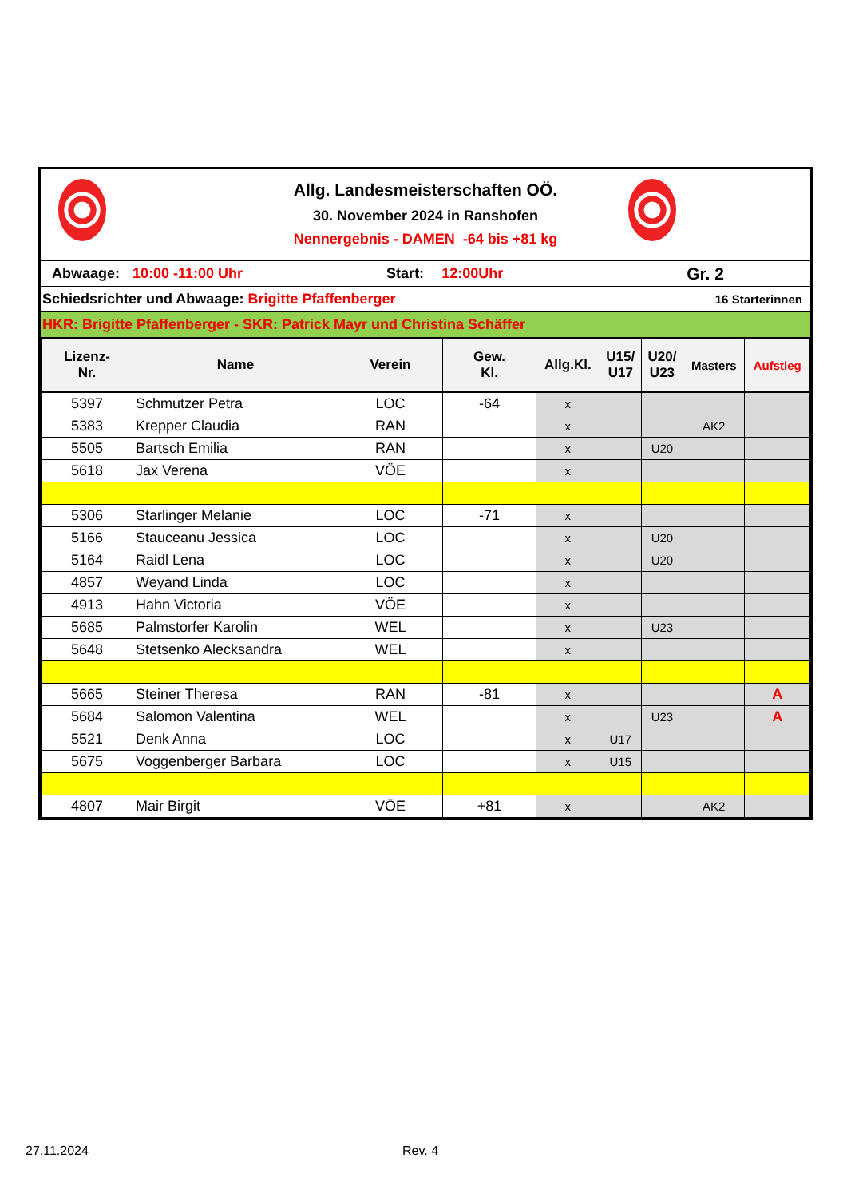Allg. Landesmeisterschaften OÖ.
30. November 2024 in Ranshofen
Nennergebnis - DAMEN -64 bis +81 kg
Abwaage: 10:00 -11:00 Uhr Start: 12:00Uhr Gr. 2
Schiedsrichter und Abwaage: Brigitte Pfaffenberger 16 Starterinnen
HKR: Brigitte Pfaffenberger - SKR: Patrick Mayr und Christina Schäffer
| Lizenz- Nr. | Name | Verein | Gew. Kl. | Allg.Kl. | U15/ U17 | U20/ U23 | Masters | Aufstieg |
| --- | --- | --- | --- | --- | --- | --- | --- | --- |
| 5397 | Schmutzer Petra | LOC | -64 | x | | | | |
| 5383 | Krepper Claudia | RAN | | x | | | AK2 | |
| 5505 | Bartsch Emilia | RAN | | x | | U20 | | |
| 5618 | Jax Verena | VÖE | | x | | | | |
| 5306 | Starlinger Melanie | LOC | -71 | x | | | | |
| 5166 | Stauceanu Jessica | LOC | | x | | U20 | | |
| 5164 | Raidl Lena | LOC | | x | | U20 | | |
| 4857 | Weyand Linda | LOC | | x | | | | |
| 4913 | Hahn Victoria | VÖE | | x | | | | |
| 5685 | Palmstorfer Karolin | WEL | | x | | U23 | | |
| 5648 | Stetsenko Alecksandra | WEL | | x | | | | |
| 5665 | Steiner Theresa | RAN | -81 | x | | | | A |
| 5684 | Salomon Valentina | WEL | | x | | U23 | | A |
| 5521 | Denk Anna | LOC | | x | U17 | | | |
| 5675 | Voggenberger Barbara | LOC | | x | U15 | | | |
| 4807 | Mair Birgit | VÖE | +81 | x | | | AK2 | |
27.11.2024 Rev. 4